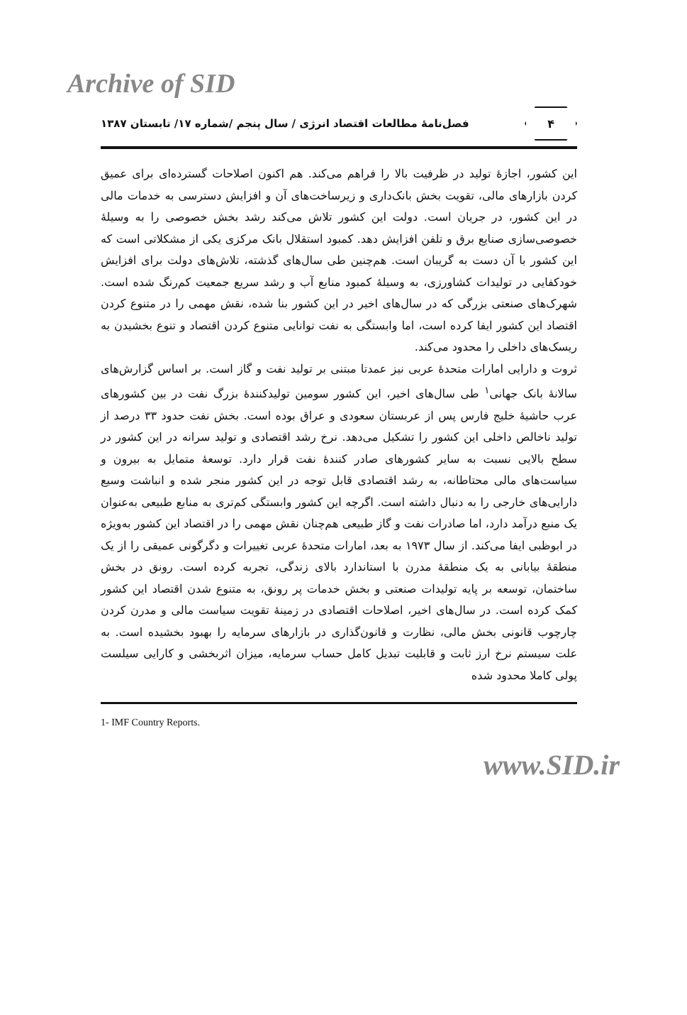Archive of SID
۴
فصل‌نامهٔ مطالعات اقتصاد انرژی / سال پنجم /شماره ۱۷/ تابستان ۱۳۸۷
این کشور، اجازهٔ تولید در ظرفیت بالا را فراهم می‌کند. هم اکنون اصلاحات گسترده‌ای برای عمیق کردن بازارهای مالی، تقویت بخش بانک‌داری و زیرساخت‌های آن و افزایش دسترسی به خدمات مالی در این کشور، در جریان است. دولت این کشور تلاش می‌کند رشد بخش خصوصی را به وسیلهٔ خصوصی‌سازی صنایع برق و تلفن افزایش دهد. کمبود استقلال بانک مرکزی یکی از مشکلاتی است که این کشور با آن دست به گریبان است. هم‌چنین طی سال‌های گذشته، تلاش‌های دولت برای افزایش خودکفایی در تولیدات کشاورزی، به وسیلهٔ کمبود منابع آب و رشد سریع جمعیت کم‌رنگ شده است. شهرک‌های صنعتی بزرگی که در سال‌های اخیر در این کشور بنا شده، نقش مهمی را در متنوع کردن اقتصاد این کشور ایفا کرده است، اما وابستگی به نفت توانایی متنوع کردن اقتصاد و تنوع بخشیدن به ریسک‌های داخلی را محدود می‌کند.
ثروت و دارایی امارات متحدهٔ عربی نیز عمدتا مبتنی بر تولید نفت و گاز است. بر اساس گزارش‌های سالانهٔ بانک جهانی<sup>۱</sup> طی سال‌های اخیر، این کشور سومین تولیدکنندهٔ بزرگ نفت در بین کشورهای عرب حاشیهٔ خلیج فارس پس از عربستان سعودی و عراق بوده است. بخش نفت حدود ۳۳ درصد از تولید ناخالص داخلی این کشور را تشکیل می‌دهد. نرخ رشد اقتصادی و تولید سرانه در این کشور در سطح بالایی نسبت به سایر کشورهای صادر کنندهٔ نفت قرار دارد. توسعهٔ متمایل به بیرون و سیاست‌های مالی محتاطانه، به رشد اقتصادی قابل توجه در این کشور منجر شده و انباشت وسیع دارایی‌های خارجی را به دنبال داشته است. اگرچه این کشور وابستگی کم‌تری به منابع طبیعی به‌عنوان یک منبع درآمد دارد، اما صادرات نفت و گاز طبیعی هم‌چنان نقش مهمی را در اقتصاد این کشور به‌ویژه در ابوظبی ایفا می‌کند. از سال ۱۹۷۳ به بعد، امارات متحدهٔ عربی تغییرات و دگرگونی عمیقی را از یک منطقهٔ بیابانی به یک منطقهٔ مدرن با استاندارد بالای زندگی، تجربه کرده است. رونق در بخش ساختمان، توسعه بر پایه تولیدات صنعتی و بخش خدمات پر رونق، به متنوع شدن اقتصاد این کشور کمک کرده است. در سال‌های اخیر، اصلاحات اقتصادی در زمینهٔ تقویت سیاست مالی و مدرن کردن چارچوب قانونی بخش مالی، نظارت و قانون‌گذاری در بازارهای سرمایه را بهبود بخشیده است. به علت سیستم نرخ ارز ثابت و قابلیت تبدیل کامل حساب سرمایه، میزان اثربخشی و کارایی سیلست پولی کاملا محدود شده
1- IMF Country Reports.
www.SID.ir